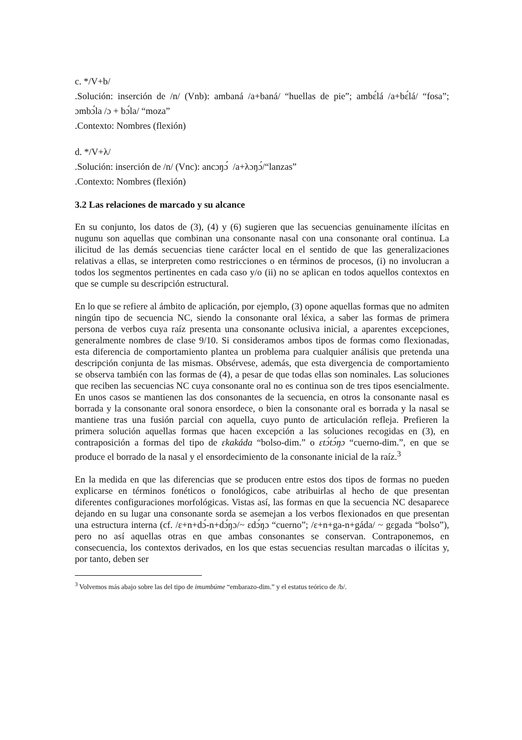c. */V+b/
.Solución: inserción de /n/ (Vnb): ambaná /a+baná/ “huellas de pie”; ambɛ́lá /a+bɛ́lá/ “fosa”; ɔmbɔ́la /ɔ + bɔ́la/ “moza”
.Contexto: Nombres (flexión)
d. */V+λ/
.Solución: inserción de /n/ (Vnc): ancɔŋɔ́ /a+λɔŋɔ́/“lanzas”
.Contexto: Nombres (flexión)
3.2 Las relaciones de marcado y su alcance
En su conjunto, los datos de (3), (4) y (6) sugieren que las secuencias genuinamente ilícitas en nugunu son aquellas que combinan una consonante nasal con una consonante oral continua. La ilicitud de las demás secuencias tiene carácter local en el sentido de que las generalizaciones relativas a ellas, se interpreten como restricciones o en términos de procesos, (i) no involucran a todos los segmentos pertinentes en cada caso y/o (ii) no se aplican en todos aquellos contextos en que se cumple su descripción estructural.
En lo que se refiere al ámbito de aplicación, por ejemplo, (3) opone aquellas formas que no admiten ningún tipo de secuencia NC, siendo la consonante oral léxica, a saber las formas de primera persona de verbos cuya raíz presenta una consonante oclusiva inicial, a aparentes excepciones, generalmente nombres de clase 9/10. Si consideramos ambos tipos de formas como flexionadas, esta diferencia de comportamiento plantea un problema para cualquier análisis que pretenda una descripción conjunta de las mismas. Obsérvese, además, que esta divergencia de comportamiento se observa también con las formas de (4), a pesar de que todas ellas son nominales. Las soluciones que reciben las secuencias NC cuya consonante oral no es continua son de tres tipos esencialmente. En unos casos se mantienen las dos consonantes de la secuencia, en otros la consonante nasal es borrada y la consonante oral sonora ensordece, o bien la consonante oral es borrada y la nasal se mantiene tras una fusión parcial con aquella, cuyo punto de articulación refleja. Prefieren la primera solución aquellas formas que hacen excepción a las soluciones recogidas en (3), en contraposición a formas del tipo de ɛkakáda “bolso-dim.” o ɛtɔ́tɔ́ŋɔ “cuerno-dim.”, en que se produce el borrado de la nasal y el ensordecimiento de la consonante inicial de la raíz.<sup>3</sup>
En la medida en que las diferencias que se producen entre estos dos tipos de formas no pueden explicarse en términos fonéticos o fonológicos, cabe atribuirlas al hecho de que presentan diferentes configuraciones morfológicas. Vistas así, las formas en que la secuencia NC desaparece dejando en su lugar una consonante sorda se asemejan a los verbos flexionados en que presentan una estructura interna (cf. /ɛ+n+dɔ́-n+dɔ́ŋɔ/~ ɛdɔ́ŋɔ “cuerno”; /ɛ+n+ga-n+gáda/ ~ gɛgada “bolso”), pero no así aquellas otras en que ambas consonantes se conservan. Contraponemos, en consecuencia, los contextos derivados, en los que estas secuencias resultan marcadas o ilícitas y, por tanto, deben ser
<sup>3</sup> Volvemos más abajo sobre las del tipo de imumbúme “embarazo-dim.” y el estatus teórico de /b/.